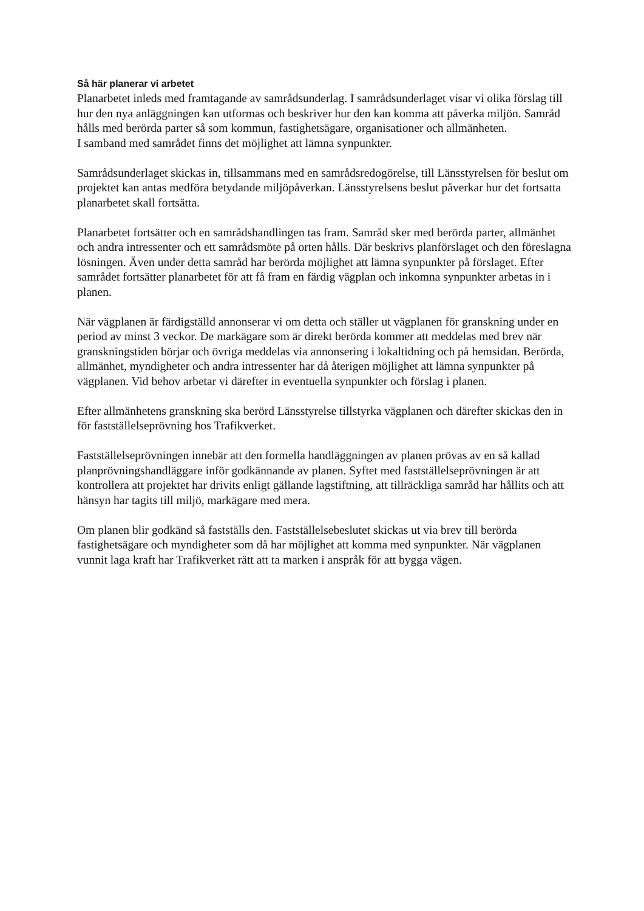Så här planerar vi arbetet
Planarbetet inleds med framtagande av samrådsunderlag. I samrådsunderlaget visar vi olika förslag till hur den nya anläggningen kan utformas och beskriver hur den kan komma att påverka miljön. Samråd hålls med berörda parter så som kommun, fastighetsägare, organisationer och allmänheten.
I samband med samrådet finns det möjlighet att lämna synpunkter.
Samrådsunderlaget skickas in, tillsammans med en samrådsredogörelse, till Länsstyrelsen för beslut om projektet kan antas medföra betydande miljöpåverkan. Länsstyrelsens beslut påverkar hur det fortsatta planarbetet skall fortsätta.
Planarbetet fortsätter och en samrådshandlingen tas fram. Samråd sker med berörda parter, allmänhet och andra intressenter och ett samrådsmöte på orten hålls. Där beskrivs planförslaget och den föreslagna lösningen. Även under detta samråd har berörda möjlighet att lämna synpunkter på förslaget. Efter samrådet fortsätter planarbetet för att få fram en färdig vägplan och inkomna synpunkter arbetas in i planen.
När vägplanen är färdigställd annonserar vi om detta och ställer ut vägplanen för granskning under en period av minst 3 veckor. De markägare som är direkt berörda kommer att meddelas med brev när granskningstiden börjar och övriga meddelas via annonsering i lokaltidning och på hemsidan. Berörda, allmänhet, myndigheter och andra intressenter har då återigen möjlighet att lämna synpunkter på vägplanen. Vid behov arbetar vi därefter in eventuella synpunkter och förslag i planen.
Efter allmänhetens granskning ska berörd Länsstyrelse tillstyrka vägplanen och därefter skickas den in för fastställelseprövning hos Trafikverket.
Fastställelseprövningen innebär att den formella handläggningen av planen prövas av en så kallad planprövningshandläggare inför godkännande av planen. Syftet med fastställelseprövningen är att kontrollera att projektet har drivits enligt gällande lagstiftning, att tillräckliga samråd har hållits och att hänsyn har tagits till miljö, markägare med mera.
Om planen blir godkänd så fastställs den. Fastställelsebeslutet skickas ut via brev till berörda fastighetsägare och myndigheter som då har möjlighet att komma med synpunkter. När vägplanen vunnit laga kraft har Trafikverket rätt att ta marken i anspråk för att bygga vägen.